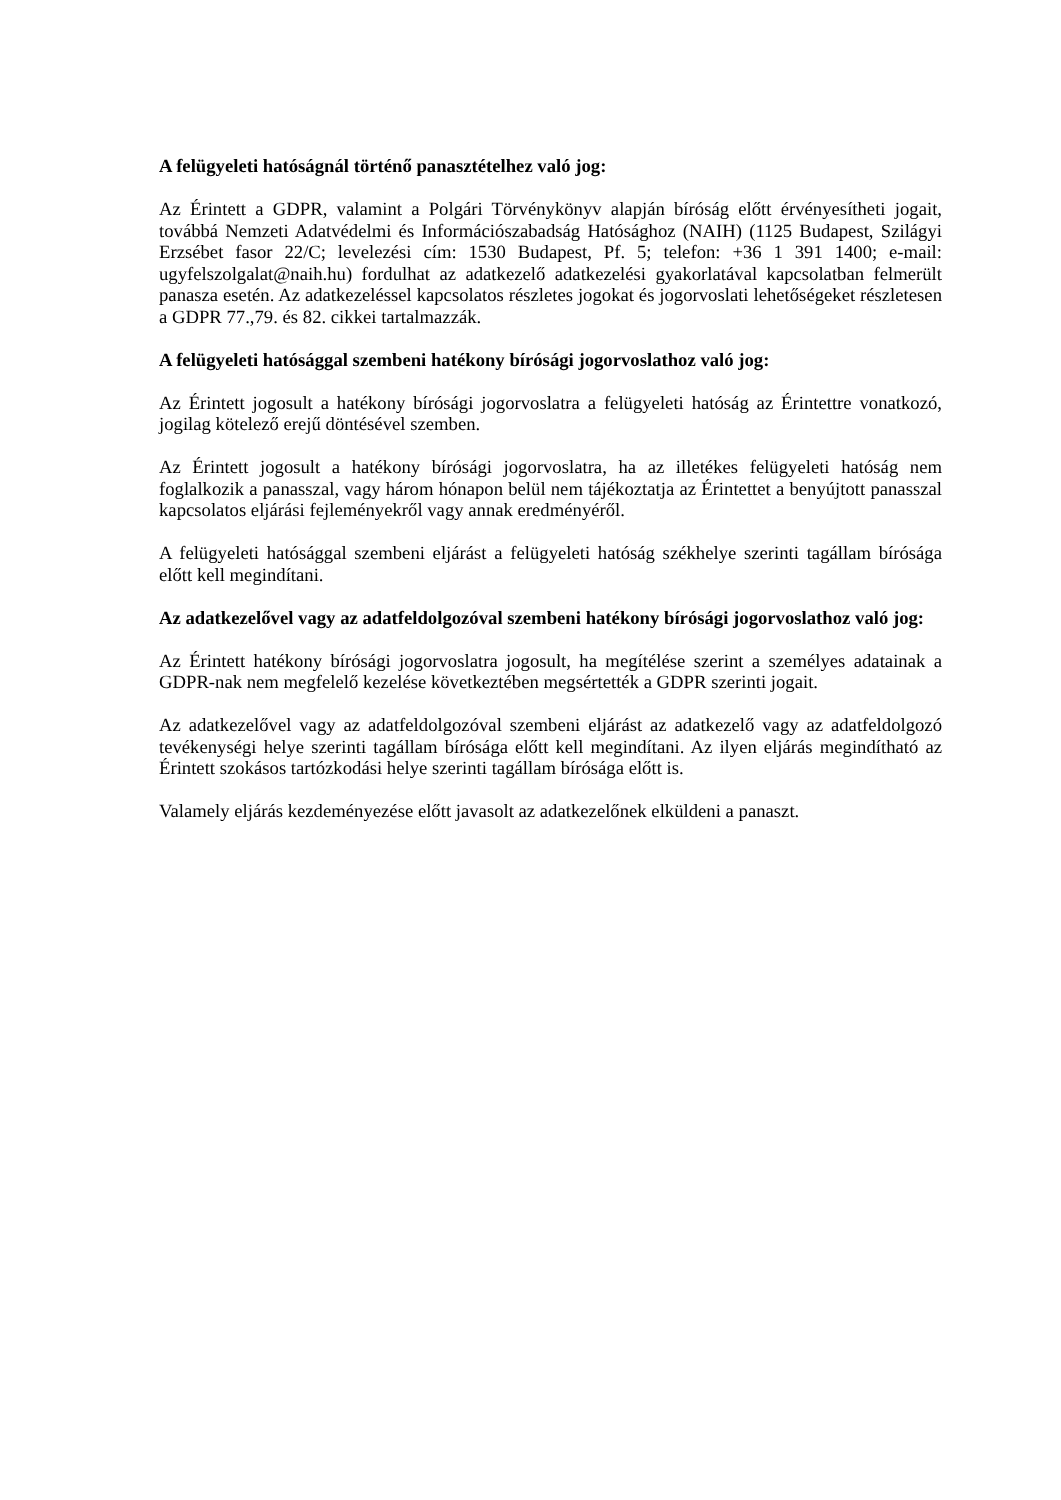A felügyeleti hatóságnál történő panasztételhez való jog:
Az Érintett a GDPR, valamint a Polgári Törvénykönyv alapján bíróság előtt érvényesítheti jogait, továbbá Nemzeti Adatvédelmi és Információszabadság Hatósághoz (NAIH) (1125 Budapest, Szilágyi Erzsébet fasor 22/C; levelezési cím: 1530 Budapest, Pf. 5; telefon: +36 1 391 1400; e-mail: ugyfelszolgalat@naih.hu) fordulhat az adatkezelő adatkezelési gyakorlatával kapcsolatban felmerült panasza esetén. Az adatkezeléssel kapcsolatos részletes jogokat és jogorvoslati lehetőségeket részletesen a GDPR 77.,79. és 82. cikkei tartalmazzák.
A felügyeleti hatósággal szembeni hatékony bírósági jogorvoslathoz való jog:
Az Érintett jogosult a hatékony bírósági jogorvoslatra a felügyeleti hatóság az Érintettre vonatkozó, jogilag kötelező erejű döntésével szemben.
Az Érintett jogosult a hatékony bírósági jogorvoslatra, ha az illetékes felügyeleti hatóság nem foglalkozik a panasszal, vagy három hónapon belül nem tájékoztatja az Érintettet a benyújtott panasszal kapcsolatos eljárási fejleményekről vagy annak eredményéről.
A felügyeleti hatósággal szembeni eljárást a felügyeleti hatóság székhelye szerinti tagállam bírósága előtt kell megindítani.
Az adatkezelővel vagy az adatfeldolgozóval szembeni hatékony bírósági jogorvoslathoz való jog:
Az Érintett hatékony bírósági jogorvoslatra jogosult, ha megítélése szerint a személyes adatainak a GDPR-nak nem megfelelő kezelése következtében megsértették a GDPR szerinti jogait.
Az adatkezelővel vagy az adatfeldolgozóval szembeni eljárást az adatkezelő vagy az adatfeldolgozó tevékenységi helye szerinti tagállam bírósága előtt kell megindítani. Az ilyen eljárás megindítható az Érintett szokásos tartózkodási helye szerinti tagállam bírósága előtt is.
Valamely eljárás kezdeményezése előtt javasolt az adatkezelőnek elküldeni a panaszt.